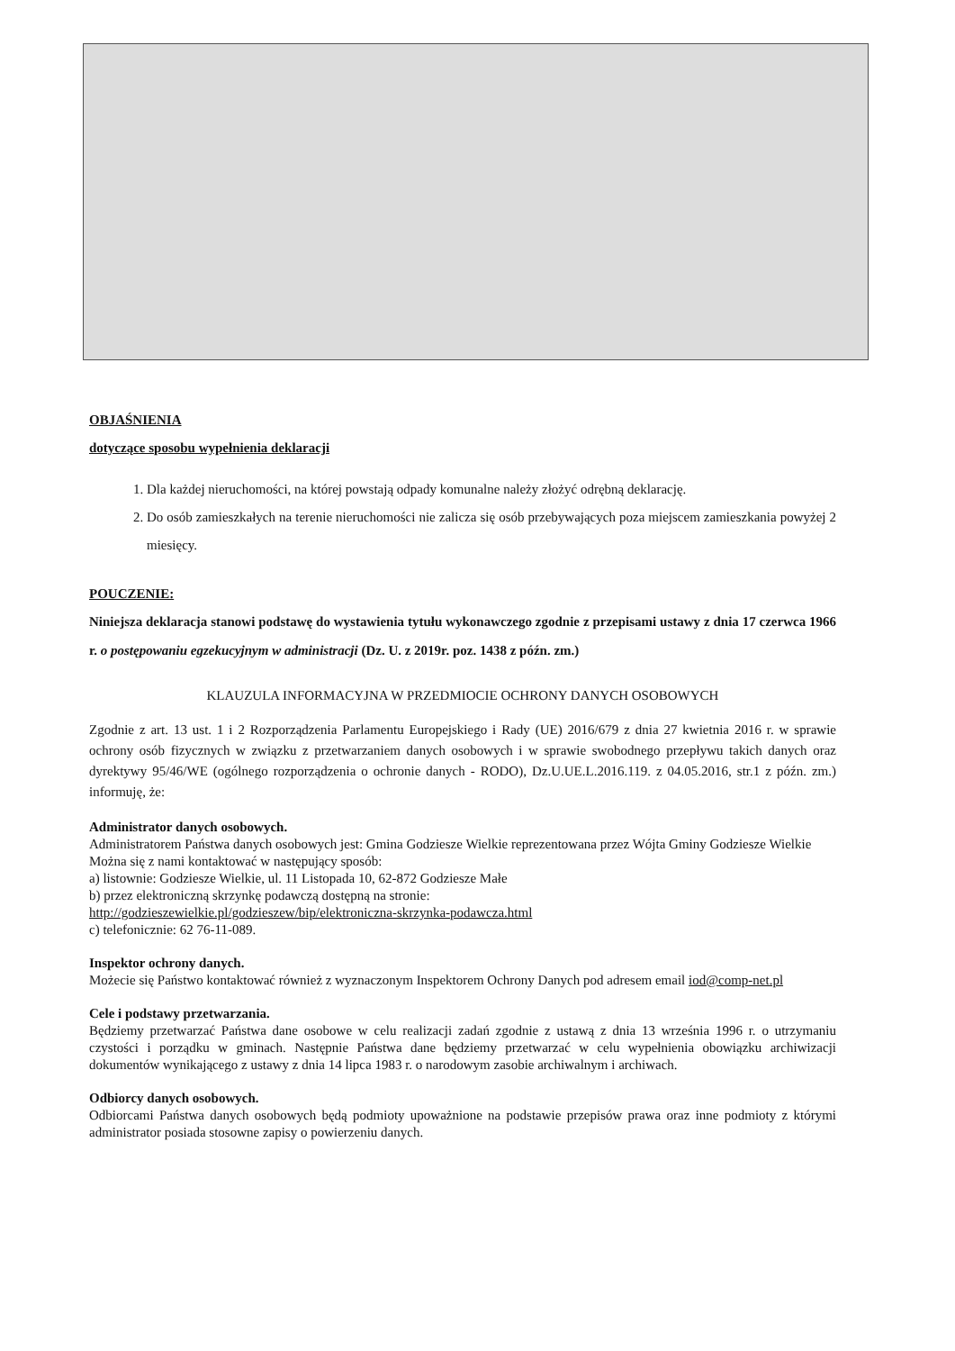OBJAŚNIENIA
dotyczące sposobu wypełnienia deklaracji
1. Dla każdej nieruchomości, na której powstają odpady komunalne należy złożyć odrębną deklarację.
2. Do osób zamieszkałych na terenie nieruchomości nie zalicza się osób przebywających poza miejscem zamieszkania powyżej 2 miesięcy.
POUCZENIE:
Niniejsza deklaracja stanowi podstawę do wystawienia tytułu wykonawczego zgodnie z przepisami ustawy z dnia 17 czerwca 1966 r. o postępowaniu egzekucyjnym w administracji (Dz. U. z 2019r. poz. 1438 z późn. zm.)
KLAUZULA INFORMACYJNA W PRZEDMIOCIE OCHRONY DANYCH OSOBOWYCH
Zgodnie z art. 13 ust. 1 i 2 Rozporządzenia Parlamentu Europejskiego i Rady (UE) 2016/679 z dnia 27 kwietnia 2016 r. w sprawie ochrony osób fizycznych w związku z przetwarzaniem danych osobowych i w sprawie swobodnego przepływu takich danych oraz dyrektywy 95/46/WE (ogólnego rozporządzenia o ochronie danych - RODO), Dz.U.UE.L.2016.119. z 04.05.2016, str.1 z późn. zm.) informuję, że:
Administrator danych osobowych.
Administratorem Państwa danych osobowych jest: Gmina Godziesze Wielkie reprezentowana przez Wójta Gminy Godziesze Wielkie
Można się z nami kontaktować w następujący sposób:
a) listownie: Godziesze Wielkie, ul. 11 Listopada 10, 62-872 Godziesze Małe
b) przez elektroniczną skrzynkę podawczą dostępną na stronie:
http://godzieszewielkie.pl/godzieszew/bip/elektroniczna-skrzynka-podawcza.html
c) telefonicznie: 62 76-11-089.
Inspektor ochrony danych.
Możecie się Państwo kontaktować również z wyznaczonym Inspektorem Ochrony Danych pod adresem email iod@comp-net.pl
Cele i podstawy przetwarzania.
Będziemy przetwarzać Państwa dane osobowe w celu realizacji zadań zgodnie z ustawą z dnia 13 września 1996 r. o utrzymaniu czystości i porządku w gminach. Następnie Państwa dane będziemy przetwarzać w celu wypełnienia obowiązku archiwizacji dokumentów wynikającego z ustawy z dnia 14 lipca 1983 r. o narodowym zasobie archiwalnym i archiwach.
Odbiorcy danych osobowych.
Odbiorcami Państwa danych osobowych będą podmioty upoważnione na podstawie przepisów prawa oraz inne podmioty z którymi administrator posiada stosowne zapisy o powierzeniu danych.